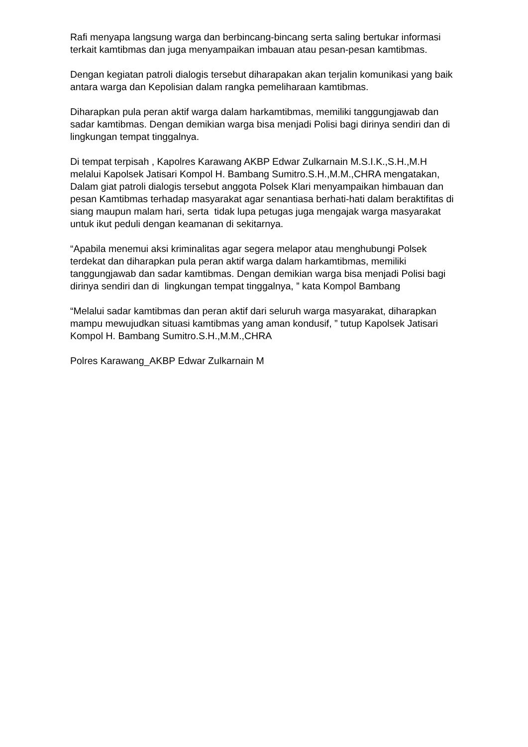Rafi menyapa langsung warga dan berbincang-bincang serta saling bertukar informasi terkait kamtibmas dan juga menyampaikan imbauan atau pesan-pesan kamtibmas.
Dengan kegiatan patroli dialogis tersebut diharapakan akan terjalin komunikasi yang baik antara warga dan Kepolisian dalam rangka pemeliharaan kamtibmas.
Diharapkan pula peran aktif warga dalam harkamtibmas, memiliki tanggungjawab dan sadar kamtibmas. Dengan demikian warga bisa menjadi Polisi bagi dirinya sendiri dan di lingkungan tempat tinggalnya.
Di tempat terpisah , Kapolres Karawang AKBP Edwar Zulkarnain M.S.I.K.,S.H.,M.H melalui Kapolsek Jatisari Kompol H. Bambang Sumitro.S.H.,M.M.,CHRA mengatakan, Dalam giat patroli dialogis tersebut anggota Polsek Klari menyampaikan himbauan dan pesan Kamtibmas terhadap masyarakat agar senantiasa berhati-hati dalam beraktifitas di siang maupun malam hari, serta tidak lupa petugas juga mengajak warga masyarakat untuk ikut peduli dengan keamanan di sekitarnya.
“Apabila menemui aksi kriminalitas agar segera melapor atau menghubungi Polsek terdekat dan diharapkan pula peran aktif warga dalam harkamtibmas, memiliki tanggungjawab dan sadar kamtibmas. Dengan demikian warga bisa menjadi Polisi bagi dirinya sendiri dan di lingkungan tempat tinggalnya, ” kata Kompol Bambang
“Melalui sadar kamtibmas dan peran aktif dari seluruh warga masyarakat, diharapkan mampu mewujudkan situasi kamtibmas yang aman kondusif, ” tutup Kapolsek Jatisari Kompol H. Bambang Sumitro.S.H.,M.M.,CHRA
Polres Karawang_AKBP Edwar Zulkarnain M